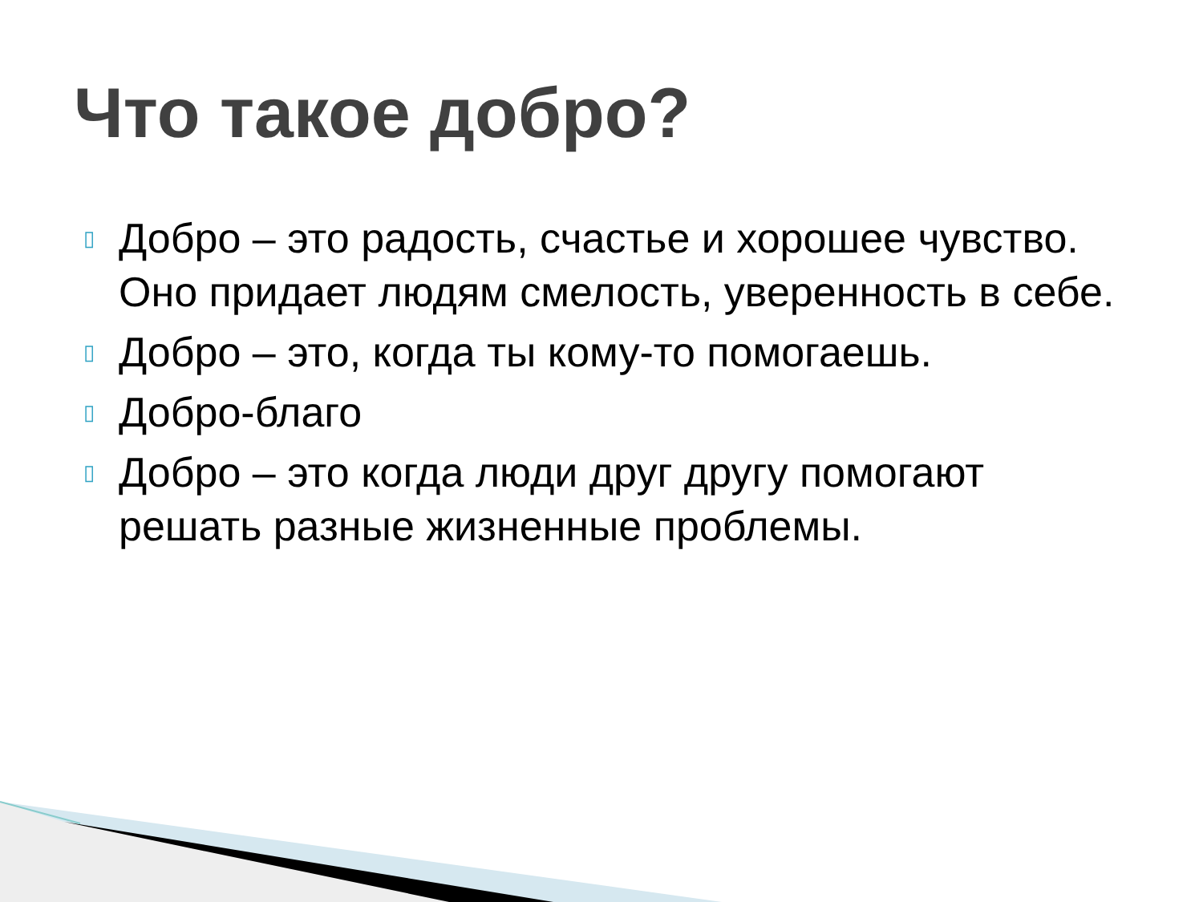Что такое добро?
▯ Добро – это радость, счастье и хорошее чувство. Оно придает людям смелость, уверенность в себе.
▯ Добро – это, когда ты кому-то помогаешь.
▯ Добро-благо
▯ Добро – это когда люди друг другу помогают решать разные жизненные проблемы.